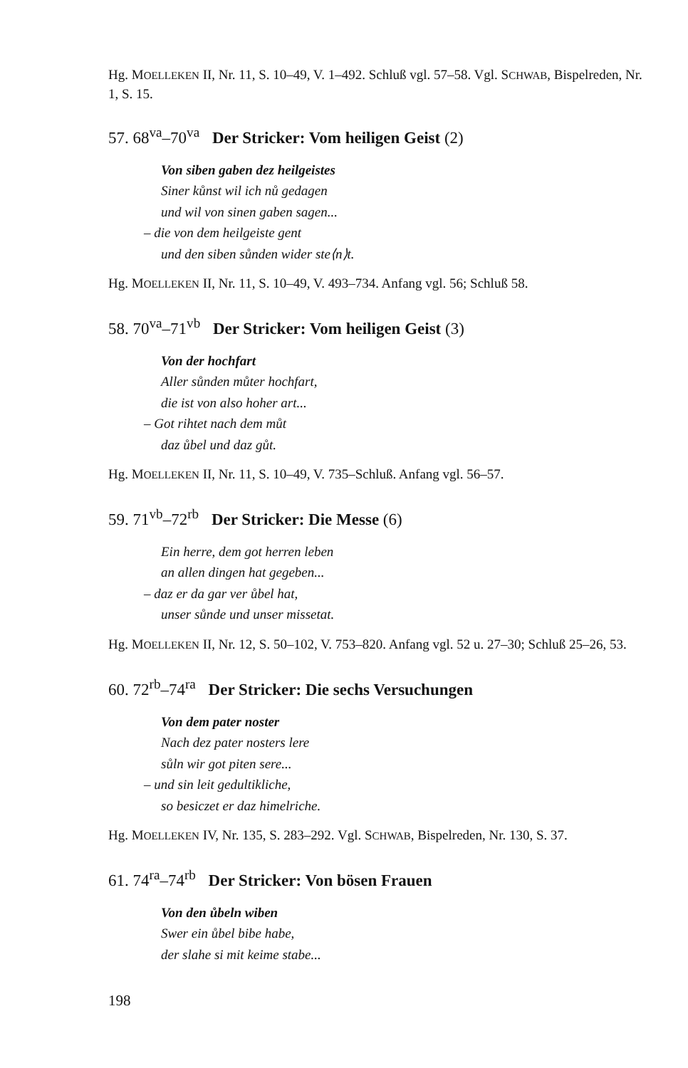Hg. MOELLEKEN II, Nr. 11, S. 10–49, V. 1–492. Schluß vgl. 57–58. Vgl. SCHWAB, Bispelreden, Nr. 1, S. 15.
57. 68<sup>va</sup>–70<sup>va</sup> Der Stricker: Vom heiligen Geist (2)
Von siben gaben dez heilgeistes
Siner kůnst wil ich nů gedagen
und wil von sinen gaben sagen...
– die von dem heilgeiste gent
und den siben sůnden wider ste⟨n⟩t.
Hg. MOELLEKEN II, Nr. 11, S. 10–49, V. 493–734. Anfang vgl. 56; Schluß 58.
58. 70<sup>va</sup>–71<sup>vb</sup> Der Stricker: Vom heiligen Geist (3)
Von der hochfart
Aller sůnden můter hochfart,
die ist von also hoher art...
– Got rihtet nach dem můt
daz ůbel und daz gůt.
Hg. MOELLEKEN II, Nr. 11, S. 10–49, V. 735–Schluß. Anfang vgl. 56–57.
59. 71<sup>vb</sup>–72<sup>rb</sup> Der Stricker: Die Messe (6)
Ein herre, dem got herren leben
an allen dingen hat gegeben...
– daz er da gar ver ůbel hat,
unser sůnde und unser missetat.
Hg. MOELLEKEN II, Nr. 12, S. 50–102, V. 753–820. Anfang vgl. 52 u. 27–30; Schluß 25–26, 53.
60. 72<sup>rb</sup>–74<sup>ra</sup> Der Stricker: Die sechs Versuchungen
Von dem pater noster
Nach dez pater nosters lere
sůln wir got piten sere...
– und sin leit gedultikliche,
so besiczet er daz himelriche.
Hg. MOELLEKEN IV, Nr. 135, S. 283–292. Vgl. SCHWAB, Bispelreden, Nr. 130, S. 37.
61. 74<sup>ra</sup>–74<sup>rb</sup> Der Stricker: Von bösen Frauen
Von den ůbeln wiben
Swer ein ůbel bibe habe,
der slahe si mit keime stabe...
198